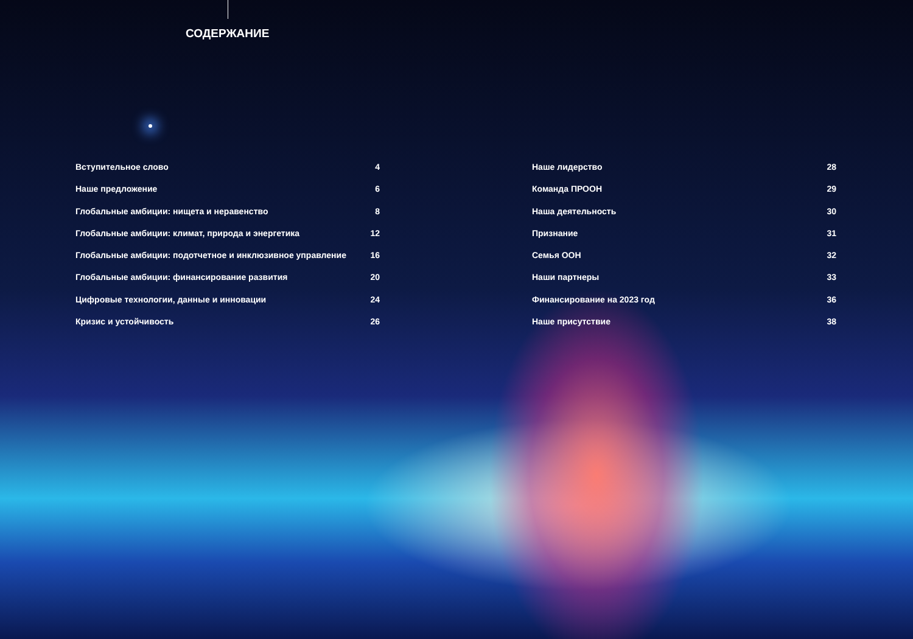СОДЕРЖАНИЕ
Вступительное слово 4
Наше предложение 6
Глобальные амбиции: нищета и неравенство 8
Глобальные амбиции: климат, природа и энергетика 12
Глобальные амбиции: подотчетное и инклюзивное управление 16
Глобальные амбиции: финансирование развития 20
Цифровые технологии, данные и инновации 24
Кризис и устойчивость 26
Наше лидерство 28
Команда ПРООН 29
Наша деятельность 30
Признание 31
Семья ООН 32
Наши партнеры 33
Финансирование на 2023 год 36
Наше присутствие 38